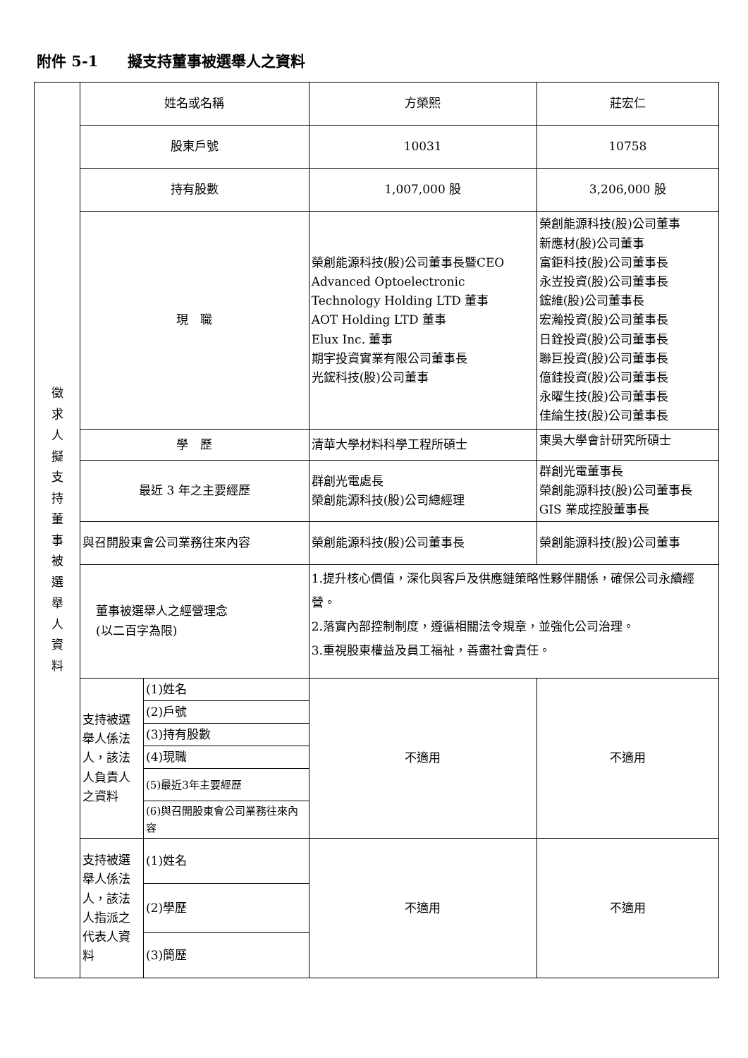附件 5-1　　擬支持董事被選舉人之資料
| 徵 求 人 擬 支 持 董 事 被 選 舉 人 資 料 | 姓名或名稱 | | 方榮熙 | 莊宏仁 |
| | 股東戶號 | | 10031 | 10758 |
| | 持有股數 | | 1,007,000 股 | 3,206,000 股 |
| | 現 職 | | 榮創能源科技(股)公司董事長暨CEO Advanced Optoelectronic Technology Holding LTD 董事 AOT Holding LTD 董事 Elux Inc. 董事 期宇投資實業有限公司董事長 光鋐科技(股)公司董事 | 榮創能源科技(股)公司董事 新應材(股)公司董事 富鉅科技(股)公司董事長 永岦投資(股)公司董事長 鋐維(股)公司董事長 宏瀚投資(股)公司董事長 日銓投資(股)公司董事長 聯巨投資(股)公司董事長 億銈投資(股)公司董事長 永曜生技(股)公司董事長 佳綸生技(股)公司董事長 |
| | 學 歷 | | 清華大學材料科學工程所碩士 | 東吳大學會計研究所碩士 |
| | 最近 3 年之主要經歷 | | 群創光電處長 榮創能源科技(股)公司總經理 | 群創光電董事長 榮創能源科技(股)公司董事長 GIS 業成控股董事長 |
| | 與召開股東會公司業務往來內容 | | 榮創能源科技(股)公司董事長 | 榮創能源科技(股)公司董事 |
| | 董事被選舉人之經營理念 (以二百字為限) | | 1.提升核心價值，深化與客戶及供應鏈策略性夥伴關係，確保公司永續經營。 2.落實內部控制制度，遵循相關法令規章，並強化公司治理。 3.重視股東權益及員工福祉，善盡社會責任。 | |
| | 支持被選舉人係法人，該法人負責人之資料 | (1)姓名 | 不適用 | 不適用 |
| | | (2)戶號 | | |
| | | (3)持有股數 | | |
| | | (4)現職 | | |
| | | (5)最近3年主要經歷 | | |
| | | (6)與召開股東會公司業務往來內容 | | |
| | 支持被選舉人係法人，該法人指派之代表人資料 | (1)姓名 | 不適用 | 不適用 |
| | | (2)學歷 | | |
| | | (3)簡歷 | | |